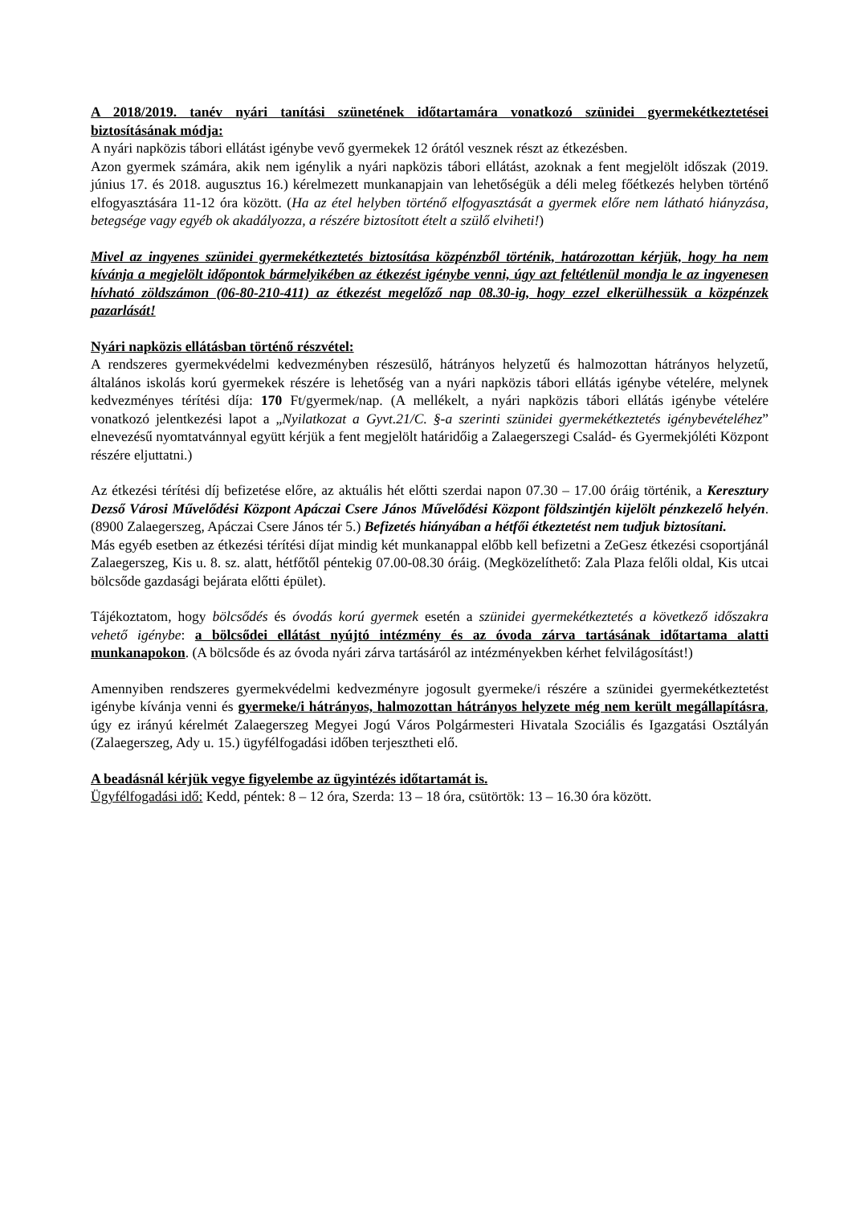A 2018/2019. tanév nyári tanítási szünetének időtartamára vonatkozó szünidei gyermekétkeztetései biztosításának módja:
A nyári napközis tábori ellátást igénybe vevő gyermekek 12 órától vesznek részt az étkezésben.
Azon gyermek számára, akik nem igénylik a nyári napközis tábori ellátást, azoknak a fent megjelölt időszak (2019. június 17. és 2018. augusztus 16.) kérelmezett munkanapjain van lehetőségük a déli meleg főétkezés helyben történő elfogyasztására 11-12 óra között. (Ha az étel helyben történő elfogyasztását a gyermek előre nem látható hiányzása, betegsége vagy egyéb ok akadályozza, a részére biztosított ételt a szülő elviheti!)
Mivel az ingyenes szünidei gyermekétkeztetés biztosítása közpénzből történik, határozottan kérjük, hogy ha nem kívánja a megjelölt időpontok bármelyikében az étkezést igénybe venni, úgy azt feltétlenül mondja le az ingyenesen hívható zöldszámon (06-80-210-411) az étkezést megelőző nap 08.30-ig, hogy ezzel elkerülhessük a közpénzek pazarlását!
Nyári napközis ellátásban történő részvétel:
A rendszeres gyermekvédelmi kedvezményben részesülő, hátrányos helyzetű és halmozottan hátrányos helyzetű, általános iskolás korú gyermekek részére is lehetőség van a nyári napközis tábori ellátás igénybe vételére, melynek kedvezményes térítési díja: 170 Ft/gyermek/nap. (A mellékelt, a nyári napközis tábori ellátás igénybe vételére vonatkozó jelentkezési lapot a „Nyilatkozat a Gyvt.21/C. §-a szerinti szünidei gyermekétkeztetés igénybevételéhez” elnevezésű nyomtatvánnyal együtt kérjük a fent megjelölt határidőig a Zalaegerszegi Család- és Gyermekjóléti Központ részére eljuttatni.)
Az étkezési térítési díj befizetése előre, az aktuális hét előtti szerdai napon 07.30 – 17.00 óráig történik, a Keresztury Dezső Városi Művelődési Központ Apáczai Csere János Művelődési Központ földszintjén kijelölt pénzkezelő helyén. (8900 Zalaegerszeg, Apáczai Csere János tér 5.) Befizetés hiányában a hétfői étkeztetést nem tudjuk biztosítani.
Más egyéb esetben az étkezési térítési díjat mindig két munkanappal előbb kell befizetni a ZeGesz étkezési csoportjánál Zalaegerszeg, Kis u. 8. sz. alatt, hétfőtől péntekig 07.00-08.30 óráig. (Megközelíthető: Zala Plaza felőli oldal, Kis utcai bölcsőde gazdasági bejárata előtti épület).
Tájékoztatom, hogy bölcsődés és óvodás korú gyermek esetén a szünidei gyermekétkeztetés a következő időszakra vehető igénybe: a bölcsődei ellátást nyújtó intézmény és az óvoda zárva tartásának időtartama alatti munkanapokon. (A bölcsőde és az óvoda nyári zárva tartásáról az intézményekben kérhet felvilágosítást!)
Amennyiben rendszeres gyermekvédelmi kedvezményre jogosult gyermeke/i részére a szünidei gyermekétkeztetést igénybe kívánja venni és gyermeke/i hátrányos, halmozottan hátrányos helyzete még nem került megállapításra, úgy ez irányú kérelmét Zalaegerszeg Megyei Jogú Város Polgármesteri Hivatala Szociális és Igazgatási Osztályán (Zalaegerszeg, Ady u. 15.) ügyfélfogadási időben terjesztheti elő.
A beadásnál kérjük vegye figyelembe az ügyintézés időtartamát is.
Ügyfélfogadási idő: Kedd, péntek: 8 – 12 óra, Szerda: 13 – 18 óra, csütörtök: 13 – 16.30 óra között.